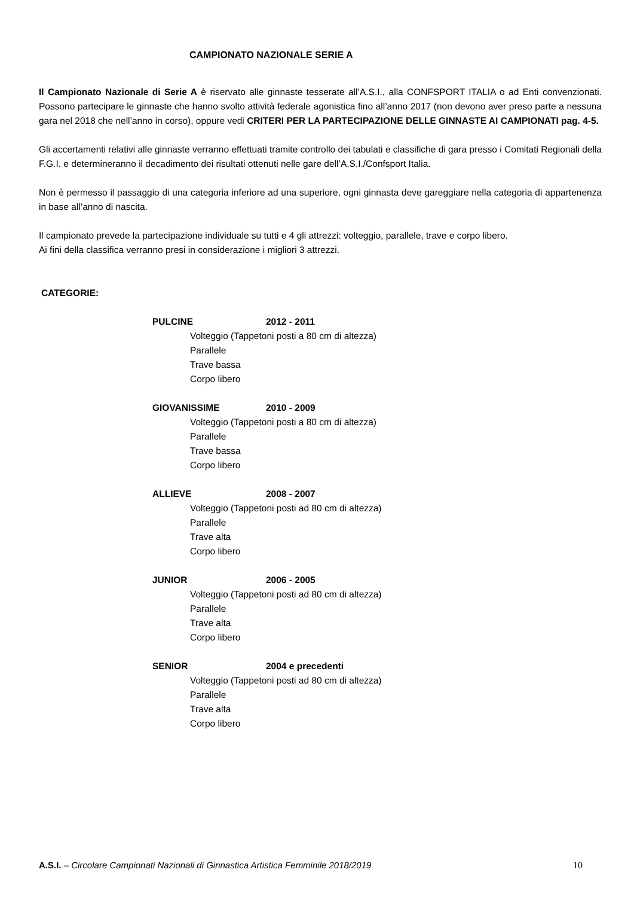CAMPIONATO NAZIONALE SERIE A
Il Campionato Nazionale di Serie A è riservato alle ginnaste tesserate all’A.S.I., alla CONFSPORT ITALIA o ad Enti convenzionati. Possono partecipare le ginnaste che hanno svolto attività federale agonistica fino all’anno 2017 (non devono aver preso parte a nessuna gara nel 2018 che nell’anno in corso), oppure vedi CRITERI PER LA PARTECIPAZIONE DELLE GINNASTE AI CAMPIONATI pag. 4-5.
Gli accertamenti relativi alle ginnaste verranno effettuati tramite controllo dei tabulati e classifiche di gara presso i Comitati Regionali della F.G.I. e determineranno il decadimento dei risultati ottenuti nelle gare dell’A.S.I./Confsport Italia.
Non è permesso il passaggio di una categoria inferiore ad una superiore, ogni ginnasta deve gareggiare nella categoria di appartenenza in base all’anno di nascita.
Il campionato prevede la partecipazione individuale su tutti e 4 gli attrezzi: volteggio, parallele, trave e corpo libero.
Ai fini della classifica verranno presi in considerazione i migliori 3 attrezzi.
CATEGORIE:
PULCINE 2012 - 2011
Volteggio (Tappetoni posti a 80 cm di altezza)
Parallele
Trave bassa
Corpo libero
GIOVANISSIME 2010 - 2009
Volteggio (Tappetoni posti a 80 cm di altezza)
Parallele
Trave bassa
Corpo libero
ALLIEVE 2008 - 2007
Volteggio (Tappetoni posti ad 80 cm di altezza)
Parallele
Trave alta
Corpo libero
JUNIOR 2006 - 2005
Volteggio (Tappetoni posti ad 80 cm di altezza)
Parallele
Trave alta
Corpo libero
SENIOR 2004 e precedenti
Volteggio (Tappetoni posti ad 80 cm di altezza)
Parallele
Trave alta
Corpo libero
A.S.I. – Circolare Campionati Nazionali di Ginnastica Artistica Femminile 2018/2019 10